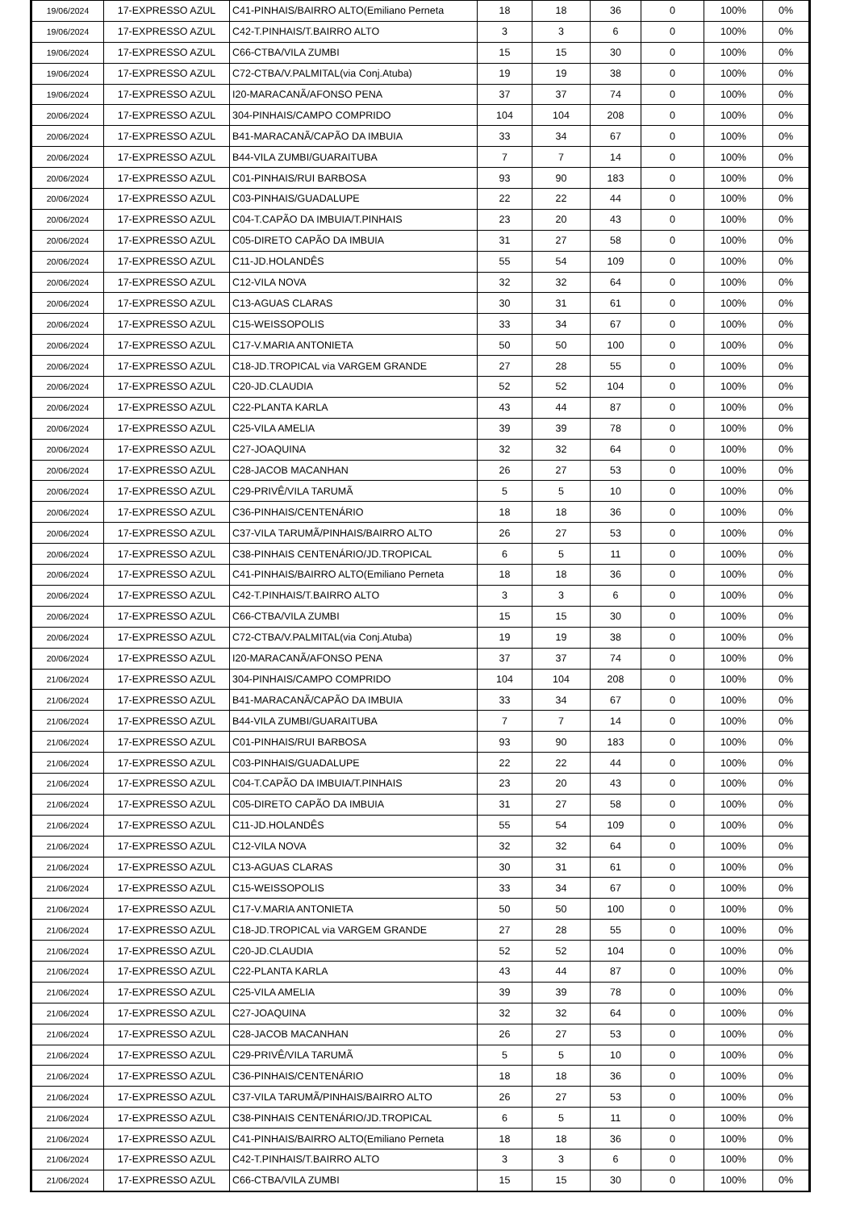| 19/06/2024 | 17-EXPRESSO AZUL | C41-PINHAIS/BAIRRO ALTO(Emiliano Perneta | 18 | 18 | 36 | 0 | 100% | 0% |
| 19/06/2024 | 17-EXPRESSO AZUL | C42-T.PINHAIS/T.BAIRRO ALTO | 3 | 3 | 6 | 0 | 100% | 0% |
| 19/06/2024 | 17-EXPRESSO AZUL | C66-CTBA/VILA ZUMBI | 15 | 15 | 30 | 0 | 100% | 0% |
| 19/06/2024 | 17-EXPRESSO AZUL | C72-CTBA/V.PALMITAL(via Conj.Atuba) | 19 | 19 | 38 | 0 | 100% | 0% |
| 19/06/2024 | 17-EXPRESSO AZUL | I20-MARACANÃ/AFONSO PENA | 37 | 37 | 74 | 0 | 100% | 0% |
| 20/06/2024 | 17-EXPRESSO AZUL | 304-PINHAIS/CAMPO COMPRIDO | 104 | 104 | 208 | 0 | 100% | 0% |
| 20/06/2024 | 17-EXPRESSO AZUL | B41-MARACANÃ/CAPÃO DA IMBUIA | 33 | 34 | 67 | 0 | 100% | 0% |
| 20/06/2024 | 17-EXPRESSO AZUL | B44-VILA ZUMBI/GUARAITUBA | 7 | 7 | 14 | 0 | 100% | 0% |
| 20/06/2024 | 17-EXPRESSO AZUL | C01-PINHAIS/RUI BARBOSA | 93 | 90 | 183 | 0 | 100% | 0% |
| 20/06/2024 | 17-EXPRESSO AZUL | C03-PINHAIS/GUADALUPE | 22 | 22 | 44 | 0 | 100% | 0% |
| 20/06/2024 | 17-EXPRESSO AZUL | C04-T.CAPÃO DA IMBUIA/T.PINHAIS | 23 | 20 | 43 | 0 | 100% | 0% |
| 20/06/2024 | 17-EXPRESSO AZUL | C05-DIRETO CAPÃO DA IMBUIA | 31 | 27 | 58 | 0 | 100% | 0% |
| 20/06/2024 | 17-EXPRESSO AZUL | C11-JD.HOLANDÊS | 55 | 54 | 109 | 0 | 100% | 0% |
| 20/06/2024 | 17-EXPRESSO AZUL | C12-VILA NOVA | 32 | 32 | 64 | 0 | 100% | 0% |
| 20/06/2024 | 17-EXPRESSO AZUL | C13-AGUAS CLARAS | 30 | 31 | 61 | 0 | 100% | 0% |
| 20/06/2024 | 17-EXPRESSO AZUL | C15-WEISSOPOLIS | 33 | 34 | 67 | 0 | 100% | 0% |
| 20/06/2024 | 17-EXPRESSO AZUL | C17-V.MARIA ANTONIETA | 50 | 50 | 100 | 0 | 100% | 0% |
| 20/06/2024 | 17-EXPRESSO AZUL | C18-JD.TROPICAL via VARGEM GRANDE | 27 | 28 | 55 | 0 | 100% | 0% |
| 20/06/2024 | 17-EXPRESSO AZUL | C20-JD.CLAUDIA | 52 | 52 | 104 | 0 | 100% | 0% |
| 20/06/2024 | 17-EXPRESSO AZUL | C22-PLANTA KARLA | 43 | 44 | 87 | 0 | 100% | 0% |
| 20/06/2024 | 17-EXPRESSO AZUL | C25-VILA AMELIA | 39 | 39 | 78 | 0 | 100% | 0% |
| 20/06/2024 | 17-EXPRESSO AZUL | C27-JOAQUINA | 32 | 32 | 64 | 0 | 100% | 0% |
| 20/06/2024 | 17-EXPRESSO AZUL | C28-JACOB MACANHAN | 26 | 27 | 53 | 0 | 100% | 0% |
| 20/06/2024 | 17-EXPRESSO AZUL | C29-PRIVÊ/VILA TARUMÃ | 5 | 5 | 10 | 0 | 100% | 0% |
| 20/06/2024 | 17-EXPRESSO AZUL | C36-PINHAIS/CENTENÁRIO | 18 | 18 | 36 | 0 | 100% | 0% |
| 20/06/2024 | 17-EXPRESSO AZUL | C37-VILA TARUMÃ/PINHAIS/BAIRRO ALTO | 26 | 27 | 53 | 0 | 100% | 0% |
| 20/06/2024 | 17-EXPRESSO AZUL | C38-PINHAIS CENTENÁRIO/JD.TROPICAL | 6 | 5 | 11 | 0 | 100% | 0% |
| 20/06/2024 | 17-EXPRESSO AZUL | C41-PINHAIS/BAIRRO ALTO(Emiliano Perneta | 18 | 18 | 36 | 0 | 100% | 0% |
| 20/06/2024 | 17-EXPRESSO AZUL | C42-T.PINHAIS/T.BAIRRO ALTO | 3 | 3 | 6 | 0 | 100% | 0% |
| 20/06/2024 | 17-EXPRESSO AZUL | C66-CTBA/VILA ZUMBI | 15 | 15 | 30 | 0 | 100% | 0% |
| 20/06/2024 | 17-EXPRESSO AZUL | C72-CTBA/V.PALMITAL(via Conj.Atuba) | 19 | 19 | 38 | 0 | 100% | 0% |
| 20/06/2024 | 17-EXPRESSO AZUL | I20-MARACANÃ/AFONSO PENA | 37 | 37 | 74 | 0 | 100% | 0% |
| 21/06/2024 | 17-EXPRESSO AZUL | 304-PINHAIS/CAMPO COMPRIDO | 104 | 104 | 208 | 0 | 100% | 0% |
| 21/06/2024 | 17-EXPRESSO AZUL | B41-MARACANÃ/CAPÃO DA IMBUIA | 33 | 34 | 67 | 0 | 100% | 0% |
| 21/06/2024 | 17-EXPRESSO AZUL | B44-VILA ZUMBI/GUARAITUBA | 7 | 7 | 14 | 0 | 100% | 0% |
| 21/06/2024 | 17-EXPRESSO AZUL | C01-PINHAIS/RUI BARBOSA | 93 | 90 | 183 | 0 | 100% | 0% |
| 21/06/2024 | 17-EXPRESSO AZUL | C03-PINHAIS/GUADALUPE | 22 | 22 | 44 | 0 | 100% | 0% |
| 21/06/2024 | 17-EXPRESSO AZUL | C04-T.CAPÃO DA IMBUIA/T.PINHAIS | 23 | 20 | 43 | 0 | 100% | 0% |
| 21/06/2024 | 17-EXPRESSO AZUL | C05-DIRETO CAPÃO DA IMBUIA | 31 | 27 | 58 | 0 | 100% | 0% |
| 21/06/2024 | 17-EXPRESSO AZUL | C11-JD.HOLANDÊS | 55 | 54 | 109 | 0 | 100% | 0% |
| 21/06/2024 | 17-EXPRESSO AZUL | C12-VILA NOVA | 32 | 32 | 64 | 0 | 100% | 0% |
| 21/06/2024 | 17-EXPRESSO AZUL | C13-AGUAS CLARAS | 30 | 31 | 61 | 0 | 100% | 0% |
| 21/06/2024 | 17-EXPRESSO AZUL | C15-WEISSOPOLIS | 33 | 34 | 67 | 0 | 100% | 0% |
| 21/06/2024 | 17-EXPRESSO AZUL | C17-V.MARIA ANTONIETA | 50 | 50 | 100 | 0 | 100% | 0% |
| 21/06/2024 | 17-EXPRESSO AZUL | C18-JD.TROPICAL via VARGEM GRANDE | 27 | 28 | 55 | 0 | 100% | 0% |
| 21/06/2024 | 17-EXPRESSO AZUL | C20-JD.CLAUDIA | 52 | 52 | 104 | 0 | 100% | 0% |
| 21/06/2024 | 17-EXPRESSO AZUL | C22-PLANTA KARLA | 43 | 44 | 87 | 0 | 100% | 0% |
| 21/06/2024 | 17-EXPRESSO AZUL | C25-VILA AMELIA | 39 | 39 | 78 | 0 | 100% | 0% |
| 21/06/2024 | 17-EXPRESSO AZUL | C27-JOAQUINA | 32 | 32 | 64 | 0 | 100% | 0% |
| 21/06/2024 | 17-EXPRESSO AZUL | C28-JACOB MACANHAN | 26 | 27 | 53 | 0 | 100% | 0% |
| 21/06/2024 | 17-EXPRESSO AZUL | C29-PRIVÊ/VILA TARUMÃ | 5 | 5 | 10 | 0 | 100% | 0% |
| 21/06/2024 | 17-EXPRESSO AZUL | C36-PINHAIS/CENTENÁRIO | 18 | 18 | 36 | 0 | 100% | 0% |
| 21/06/2024 | 17-EXPRESSO AZUL | C37-VILA TARUMÃ/PINHAIS/BAIRRO ALTO | 26 | 27 | 53 | 0 | 100% | 0% |
| 21/06/2024 | 17-EXPRESSO AZUL | C38-PINHAIS CENTENÁRIO/JD.TROPICAL | 6 | 5 | 11 | 0 | 100% | 0% |
| 21/06/2024 | 17-EXPRESSO AZUL | C41-PINHAIS/BAIRRO ALTO(Emiliano Perneta | 18 | 18 | 36 | 0 | 100% | 0% |
| 21/06/2024 | 17-EXPRESSO AZUL | C42-T.PINHAIS/T.BAIRRO ALTO | 3 | 3 | 6 | 0 | 100% | 0% |
| 21/06/2024 | 17-EXPRESSO AZUL | C66-CTBA/VILA ZUMBI | 15 | 15 | 30 | 0 | 100% | 0% |